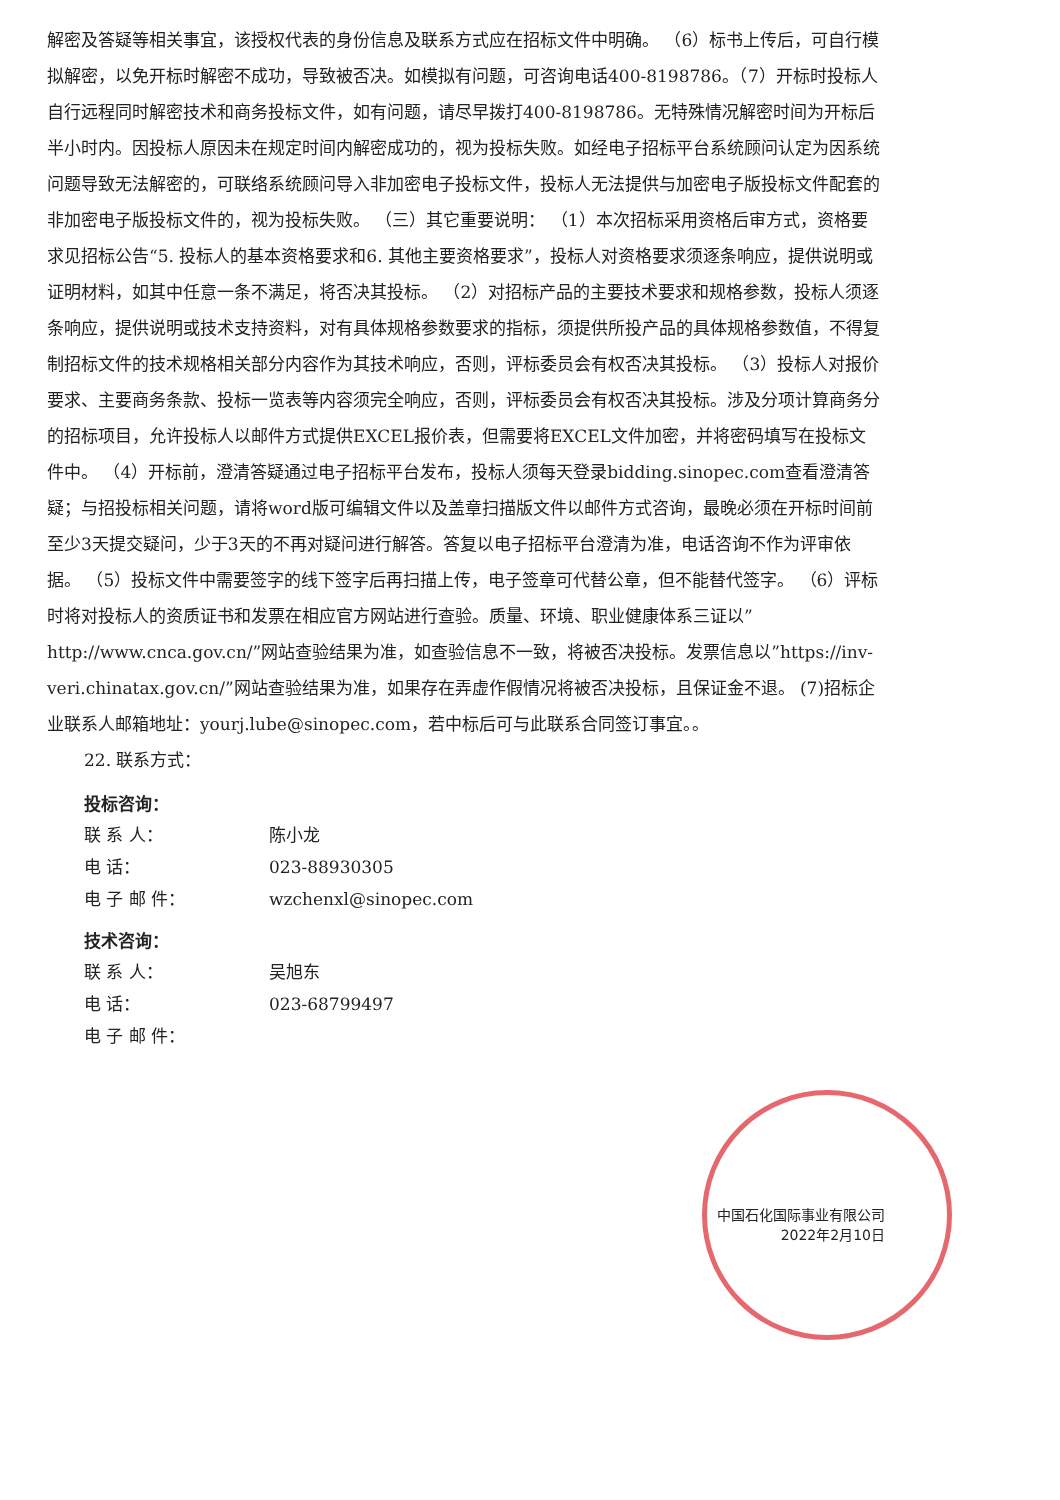解密及答疑等相关事宜，该授权代表的身份信息及联系方式应在招标文件中明确。 （6）标书上传后，可自行模拟解密，以免开标时解密不成功，导致被否决。如模拟有问题，可咨询电话400-8198786。（7）开标时投标人自行远程同时解密技术和商务投标文件，如有问题，请尽早拨打400-8198786。无特殊情况解密时间为开标后半小时内。因投标人原因未在规定时间内解密成功的，视为投标失败。如经电子招标平台系统顾问认定为因系统问题导致无法解密的，可联络系统顾问导入非加密电子投标文件，投标人无法提供与加密电子版投标文件配套的非加密电子版投标文件的，视为投标失败。 （三）其它重要说明： （1）本次招标采用资格后审方式，资格要求见招标公告“5. 投标人的基本资格要求和6. 其他主要资格要求”，投标人对资格要求须逐条响应，提供说明或证明材料，如其中任意一条不满足，将否决其投标。 （2）对招标产品的主要技术要求和规格参数，投标人须逐条响应，提供说明或技术支持资料，对有具体规格参数要求的指标，须提供所投产品的具体规格参数值，不得复制招标文件的技术规格相关部分内容作为其技术响应，否则，评标委员会有权否决其投标。 （3）投标人对报价要求、主要商务条款、投标一览表等内容须完全响应，否则，评标委员会有权否决其投标。涉及分项计算商务分的招标项目，允许投标人以邮件方式提供EXCEL报价表，但需要将EXCEL文件加密，并将密码填写在投标文件中。 （4）开标前，澄清答疑通过电子招标平台发布，投标人须每天登录bidding.sinopec.com查看澄清答疑；与招投标相关问题，请将word版可编辑文件以及盖章扫描版文件以邮件方式咨询，最晚必须在开标时间前至少3天提交疑问，少于3天的不再对疑问进行解答。答复以电子招标平台澄清为准，电话咨询不作为评审依据。 （5）投标文件中需要签字的线下签字后再扫描上传，电子签章可代替公章，但不能替代签字。 （6）评标时将对投标人的资质证书和发票在相应官方网站进行查验。质量、环境、职业健康体系三证以”http://www.cnca.gov.cn/”网站查验结果为准，如查验信息不一致，将被否决投标。发票信息以”https://inv-veri.chinatax.gov.cn/”网站查验结果为准，如果存在弄虚作假情况将被否决投标，且保证金不退。 (7)招标企业联系人邮箱地址：yourj.lube@sinopec.com，若中标后可与此联系合同签订事宜。。
22. 联系方式：
投标咨询：
联 系 人： 陈小龙
电 话： 023-88930305
电 子 邮 件： wzchenxl@sinopec.com
技术咨询：
联 系 人： 吴旭东
电 话： 023-68799497
电 子 邮 件：
中国石化国际事业有限公司
2022年2月10日